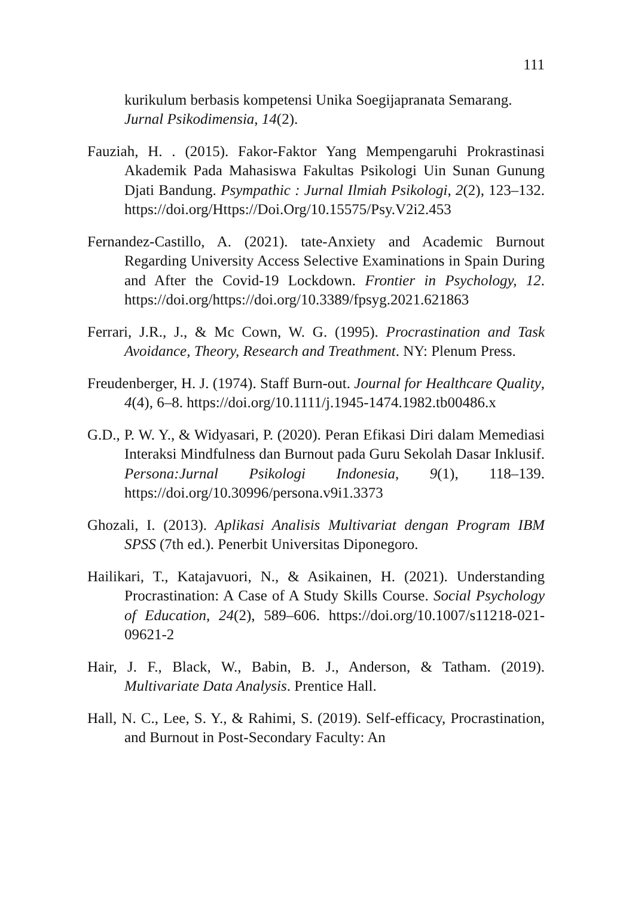111
kurikulum berbasis kompetensi Unika Soegijapranata Semarang. Jurnal Psikodimensia, 14(2).
Fauziah, H. . (2015). Fakor-Faktor Yang Mempengaruhi Prokrastinasi Akademik Pada Mahasiswa Fakultas Psikologi Uin Sunan Gunung Djati Bandung. Psympathic : Jurnal Ilmiah Psikologi, 2(2), 123–132. https://doi.org/Https://Doi.Org/10.15575/Psy.V2i2.453
Fernandez-Castillo, A. (2021). tate-Anxiety and Academic Burnout Regarding University Access Selective Examinations in Spain During and After the Covid-19 Lockdown. Frontier in Psychology, 12. https://doi.org/https://doi.org/10.3389/fpsyg.2021.621863
Ferrari, J.R., J., & Mc Cown, W. G. (1995). Procrastination and Task Avoidance, Theory, Research and Treathment. NY: Plenum Press.
Freudenberger, H. J. (1974). Staff Burn-out. Journal for Healthcare Quality, 4(4), 6–8. https://doi.org/10.1111/j.1945-1474.1982.tb00486.x
G.D., P. W. Y., & Widyasari, P. (2020). Peran Efikasi Diri dalam Memediasi Interaksi Mindfulness dan Burnout pada Guru Sekolah Dasar Inklusif. Persona:Jurnal Psikologi Indonesia, 9(1), 118–139. https://doi.org/10.30996/persona.v9i1.3373
Ghozali, I. (2013). Aplikasi Analisis Multivariat dengan Program IBM SPSS (7th ed.). Penerbit Universitas Diponegoro.
Hailikari, T., Katajavuori, N., & Asikainen, H. (2021). Understanding Procrastination: A Case of A Study Skills Course. Social Psychology of Education, 24(2), 589–606. https://doi.org/10.1007/s11218-021-09621-2
Hair, J. F., Black, W., Babin, B. J., Anderson, & Tatham. (2019). Multivariate Data Analysis. Prentice Hall.
Hall, N. C., Lee, S. Y., & Rahimi, S. (2019). Self-efficacy, Procrastination, and Burnout in Post-Secondary Faculty: An